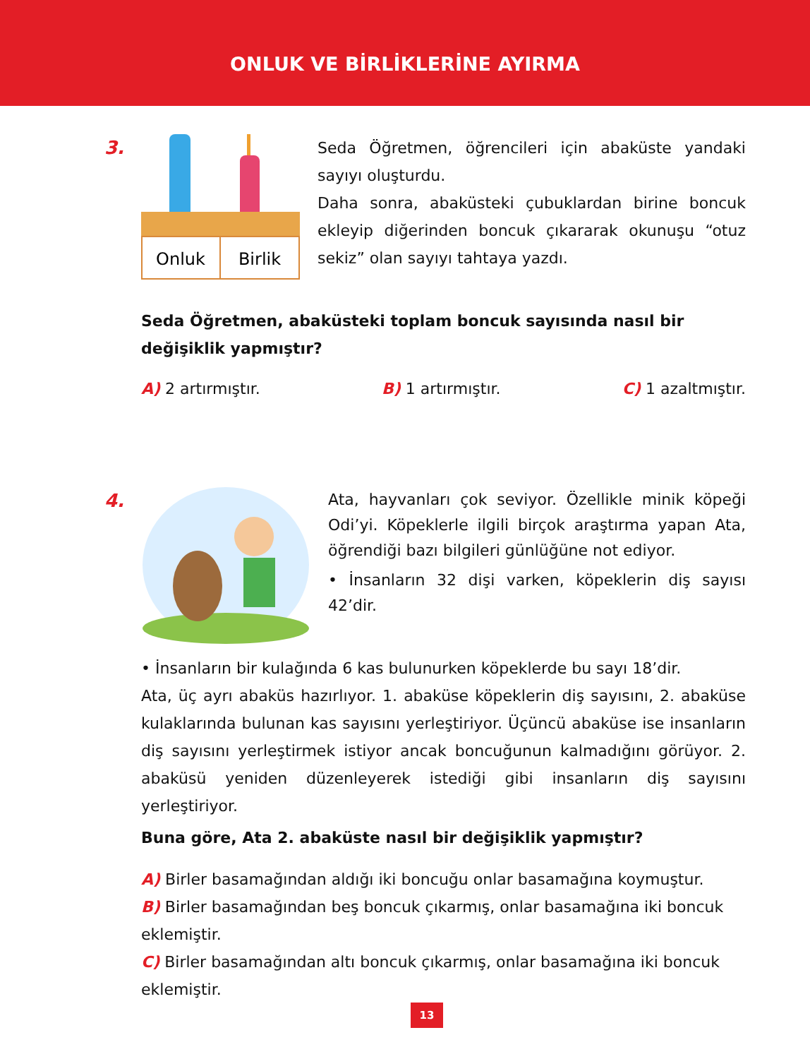ONLUK VE BİRLİKLERİNE AYIRMA
3.
Onluk
Birlik
Seda Öğretmen, öğrencileri için abaküste yandaki sayıyı oluşturdu.
Daha sonra, abaküsteki çubuklardan birine boncuk ekleyip diğerinden boncuk çıkararak okunuşu “otuz sekiz” olan sayıyı tahtaya yazdı.
Seda Öğretmen, abaküsteki toplam boncuk sayısında nasıl bir değişiklik yapmıştır?
A) 2 artırmıştır. B) 1 artırmıştır. C) 1 azaltmıştır.
4.
Ata, hayvanları çok seviyor. Özellikle minik köpeği Odi’yi. Köpeklerle ilgili birçok araştırma yapan Ata, öğrendiği bazı bilgileri günlüğüne not ediyor.
• İnsanların 32 dişi varken, köpeklerin diş sayısı 42’dir.
• İnsanların bir kulağında 6 kas bulunurken köpeklerde bu sayı 18’dir.
Ata, üç ayrı abaküs hazırlıyor. 1. abaküse köpeklerin diş sayısını, 2. abaküse kulaklarında bulunan kas sayısını yerleştiriyor. Üçüncü abaküse ise insanların diş sayısını yerleştirmek istiyor ancak boncuğunun kalmadığını görüyor. 2. abaküsü yeniden düzenleyerek istediği gibi insanların diş sayısını yerleştiriyor.
Buna göre, Ata 2. abaküste nasıl bir değişiklik yapmıştır?
A) Birler basamağından aldığı iki boncuğu onlar basamağına koymuştur.
B) Birler basamağından beş boncuk çıkarmış, onlar basamağına iki boncuk eklemiştir.
C) Birler basamağından altı boncuk çıkarmış, onlar basamağına iki boncuk eklemiştir.
13